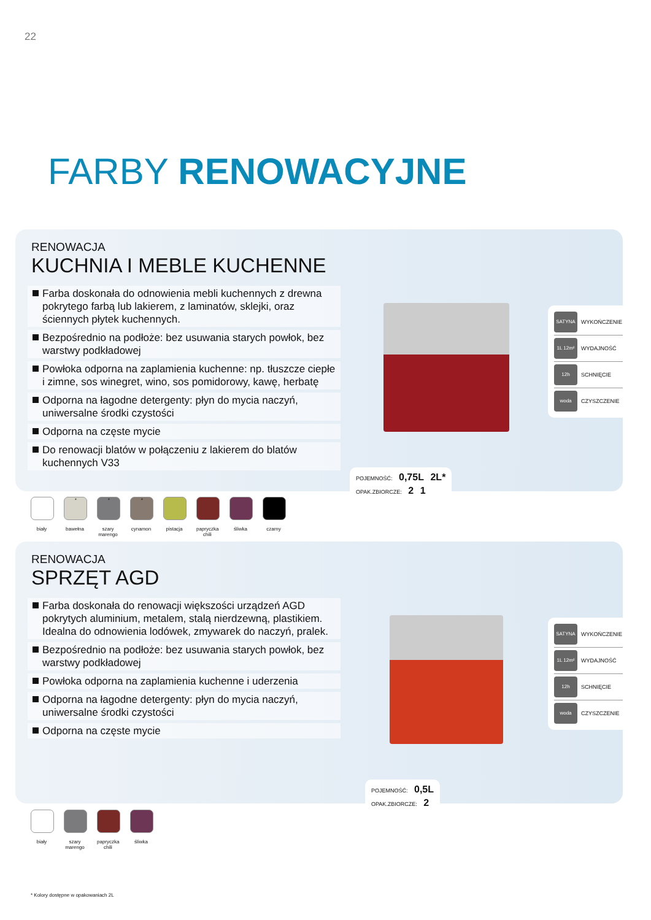22
FARBY RENOWACYJNE
RENOWACJA
KUCHNIA I MEBLE KUCHENNE
Farba doskonała do odnowienia mebli kuchennych z drewna pokrytego farbą lub lakierem, z laminatów, sklejki, oraz ściennych płytek kuchennych.
Bezpośrednio na podłoże: bez usuwania starych powłok, bez warstwy podkładowej
Powłoka odporna na zaplamienia kuchenne: np. tłuszcze ciepłe i zimne, sos winegret, wino, sos pomidorowy, kawę, herbatę
Odporna na łagodne detergenty: płyn do mycia naczyń, uniwersalne środki czystości
Odporna na częste mycie
Do renowacji blatów w połączeniu z lakierem do blatów kuchennych V33
SATYNA WYKOŃCZENIE
1L 12m² WYDAJNOŚĆ
12h SCHNIĘCIE
woda CZYSZCZENIE
POJEMNOŚĆ: 0,75L 2L*
OPAK.ZBIORCZE: 2 1
biały
*
bawełna
*
szary marengo
*
cynamon
pistacja
papryczka chili
śliwka czarny
RENOWACJA
SPRZĘT AGD
Farba doskonała do renowacji większości urządzeń AGD pokrytych aluminium, metalem, stalą nierdzewną, plastikiem. Idealna do odnowienia lodówek, zmywarek do naczyń, pralek.
Bezpośrednio na podłoże: bez usuwania starych powłok, bez warstwy podkładowej
Powłoka odporna na zaplamienia kuchenne i uderzenia
Odporna na łagodne detergenty: płyn do mycia naczyń, uniwersalne środki czystości
Odporna na częste mycie
SATYNA WYKOŃCZENIE
1L 12m² WYDAJNOŚĆ
12h SCHNIĘCIE
woda CZYSZCZENIE
POJEMNOŚĆ: 0,5L
OPAK.ZBIORCZE: 2
biały szary marengo
papryczka chili
śliwka
* Kolory dostępne w opakowaniach 2L